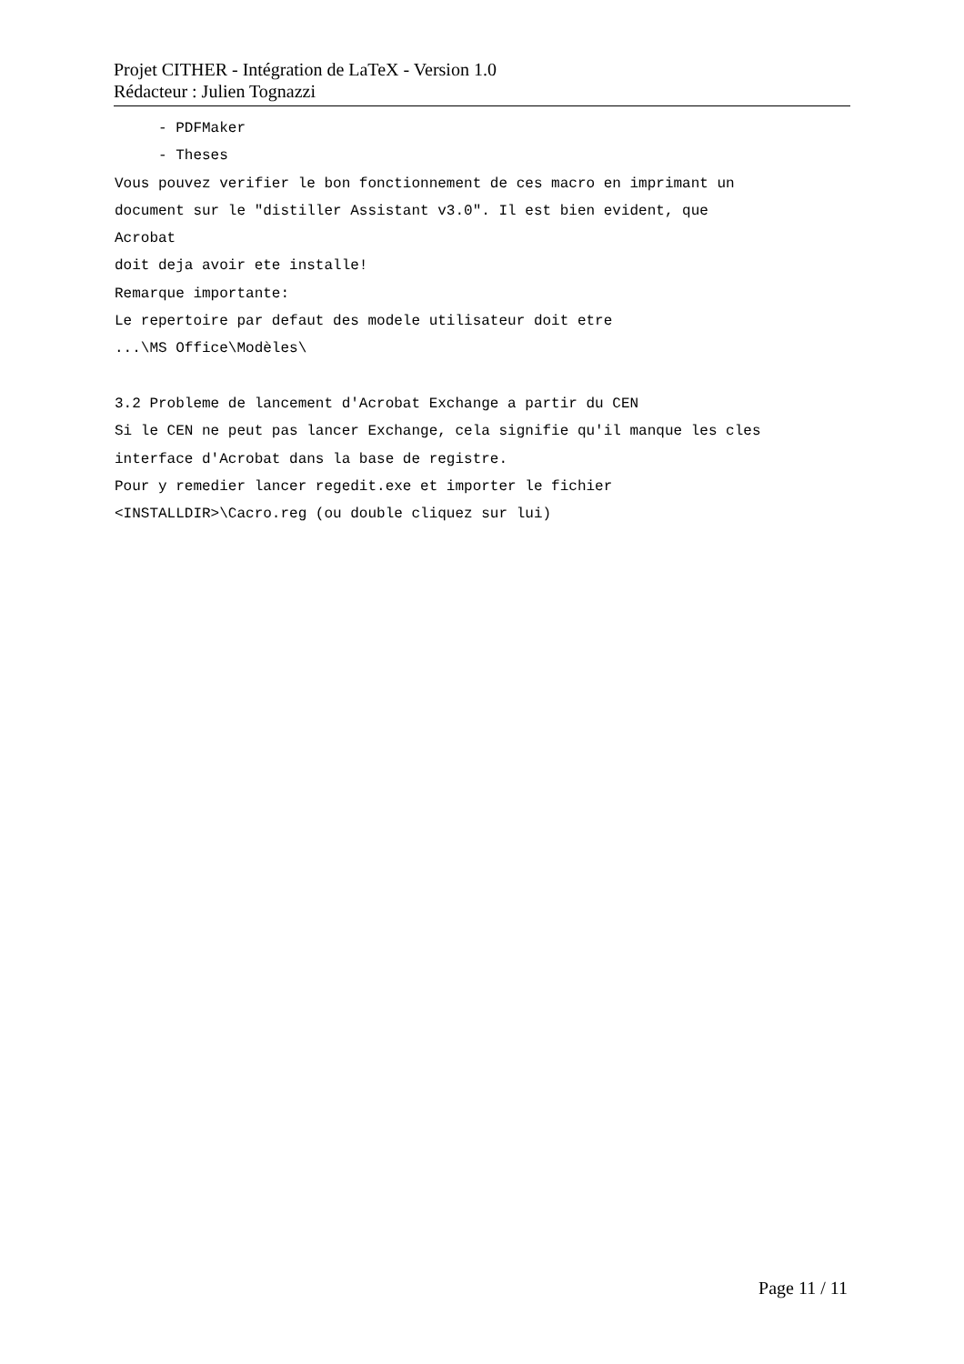Projet CITHER - Intégration de LaTeX - Version 1.0
Rédacteur : Julien Tognazzi
- PDFMaker - Theses Vous pouvez verifier le bon fonctionnement de ces macro en imprimant un document sur le "distiller Assistant v3.0". Il est bien evident, que Acrobat doit deja avoir ete installe! Remarque importante: Le repertoire par defaut des modele utilisateur doit etre ...\MS Office\Modèles\ 3.2 Probleme de lancement d'Acrobat Exchange a partir du CEN Si le CEN ne peut pas lancer Exchange, cela signifie qu'il manque les cles interface d'Acrobat dans la base de registre. Pour y remedier lancer regedit.exe et importer le fichier <INSTALLDIR>\Cacro.reg (ou double cliquez sur lui)
Page 11 / 11